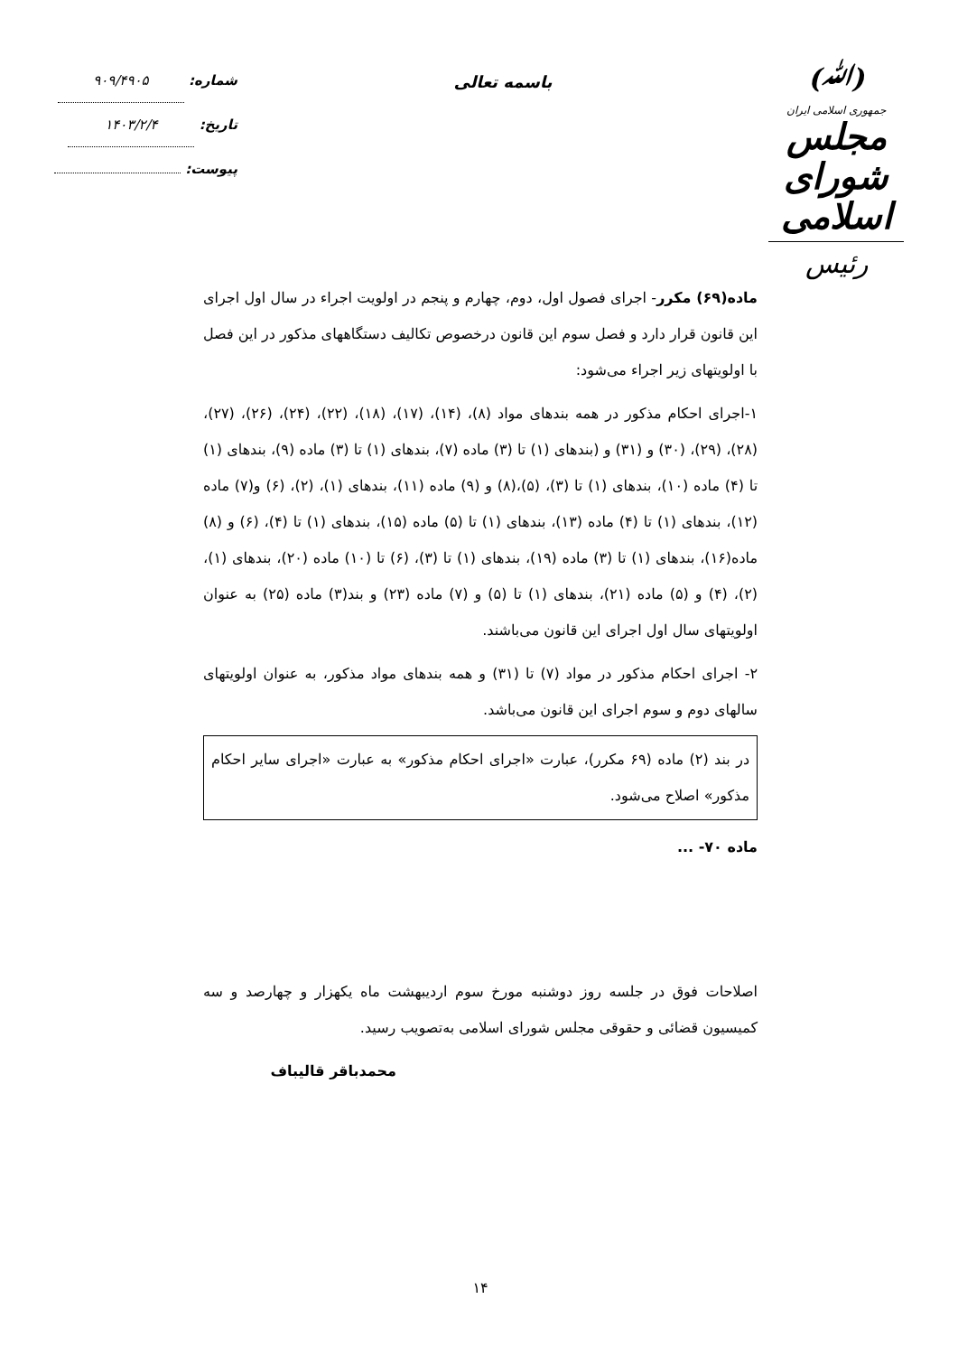(ﷲ)
جمهوری اسلامی ایران
مجلس شورای اسلامی
رئیس
باسمه تعالی
شماره: ۹۰۹/۴۹۰۵
تاریخ: ۱۴۰۳/۲/۴
پیوست:
ماده(۶۹) مکرر- اجرای فصول اول، دوم، چهارم و پنجم در اولویت اجراء در سال اول اجرای این قانون قرار دارد و فصل سوم این قانون درخصوص تکالیف دستگاههای مذکور در این فصل با اولویتهای زیر اجراء می‌شود:
۱-اجرای احکام مذکور در همه بندهای مواد (۸)، (۱۴)، (۱۷)، (۱۸)، (۲۲)، (۲۴)، (۲۶)، (۲۷)، (۲۸)، (۲۹)، (۳۰) و (۳۱) و (بندهای (۱) تا (۳) ماده (۷)، بندهای (۱) تا (۳) ماده (۹)، بندهای (۱) تا (۴) ماده (۱۰)، بندهای (۱) تا (۳)، (۵)،(۸) و (۹) ماده (۱۱)، بندهای (۱)، (۲)، (۶) و(۷) ماده (۱۲)، بندهای (۱) تا (۴) ماده (۱۳)، بندهای (۱) تا (۵) ماده (۱۵)، بندهای (۱) تا (۴)، (۶) و (۸) ماده(۱۶)، بندهای (۱) تا (۳) ماده (۱۹)، بندهای (۱) تا (۳)، (۶) تا (۱۰) ماده (۲۰)، بندهای (۱)، (۲)، (۴) و (۵) ماده (۲۱)، بندهای (۱) تا (۵) و (۷) ماده (۲۳) و بند(۳) ماده (۲۵) به عنوان اولویتهای سال اول اجرای این قانون می‌باشند.
۲- اجرای احکام مذکور در مواد (۷) تا (۳۱) و همه بندهای مواد مذکور، به عنوان اولویتهای سالهای دوم و سوم اجرای این قانون می‌باشد.
در بند (۲) ماده (۶۹ مکرر)، عبارت «اجرای احکام مذکور» به عبارت «اجرای سایر احکام مذکور» اصلاح می‌شود.
ماده ۷۰- ...
اصلاحات فوق در جلسه روز دوشنبه مورخ سوم اردیبهشت ماه یکهزار و چهارصد و سه کمیسیون قضائی و حقوقی مجلس شورای اسلامی به‌تصویب رسید.
محمدباقر قالیباف
۱۴